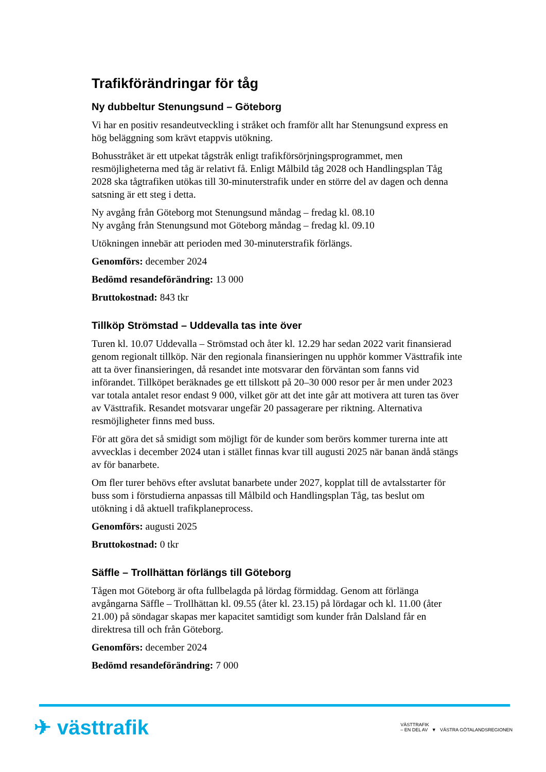Trafikförändringar för tåg
Ny dubbeltur Stenungsund – Göteborg
Vi har en positiv resandeutveckling i stråket och framför allt har Stenungsund express en hög beläggning som krävt etappvis utökning.
Bohusstråket är ett utpekat tågstråk enligt trafikförsörjningsprogrammet, men resmöjligheterna med tåg är relativt få. Enligt Målbild tåg 2028 och Handlingsplan Tåg 2028 ska tågtrafiken utökas till 30-minuterstrafik under en större del av dagen och denna satsning är ett steg i detta.
Ny avgång från Göteborg mot Stenungsund måndag – fredag kl. 08.10
Ny avgång från Stenungsund mot Göteborg måndag – fredag kl. 09.10
Utökningen innebär att perioden med 30-minuterstrafik förlängs.
Genomförs: december 2024
Bedömd resandeförändring: 13 000
Bruttokostnad: 843 tkr
Tillköp Strömstad – Uddevalla tas inte över
Turen kl. 10.07 Uddevalla – Strömstad och åter kl. 12.29 har sedan 2022 varit finansierad genom regionalt tillköp. När den regionala finansieringen nu upphör kommer Västtrafik inte att ta över finansieringen, då resandet inte motsvarar den förväntan som fanns vid införandet. Tillköpet beräknades ge ett tillskott på 20–30 000 resor per år men under 2023 var totala antalet resor endast 9 000, vilket gör att det inte går att motivera att turen tas över av Västtrafik. Resandet motsvarar ungefär 20 passagerare per riktning. Alternativa resmöjligheter finns med buss.
För att göra det så smidigt som möjligt för de kunder som berörs kommer turerna inte att avvecklas i december 2024 utan i stället finnas kvar till augusti 2025 när banan ändå stängs av för banarbete.
Om fler turer behövs efter avslutat banarbete under 2027, kopplat till de avtalsstarter för buss som i förstudierna anpassas till Målbild och Handlingsplan Tåg, tas beslut om utökning i då aktuell trafikplaneprocess.
Genomförs: augusti 2025
Bruttokostnad: 0 tkr
Säffle – Trollhättan förlängs till Göteborg
Tågen mot Göteborg är ofta fullbelagda på lördag förmiddag. Genom att förlänga avgångarna Säffle – Trollhättan kl. 09.55 (åter kl. 23.15) på lördagar och kl. 11.00 (åter 21.00) på söndagar skapas mer kapacitet samtidigt som kunder från Dalsland får en direktresa till och från Göteborg.
Genomförs: december 2024
Bedömd resandeförändring: 7 000
✈ västtrafik
VÄSTTRAFIK
– EN DEL AV ▼ VÄSTRA GÖTALANDSREGIONEN